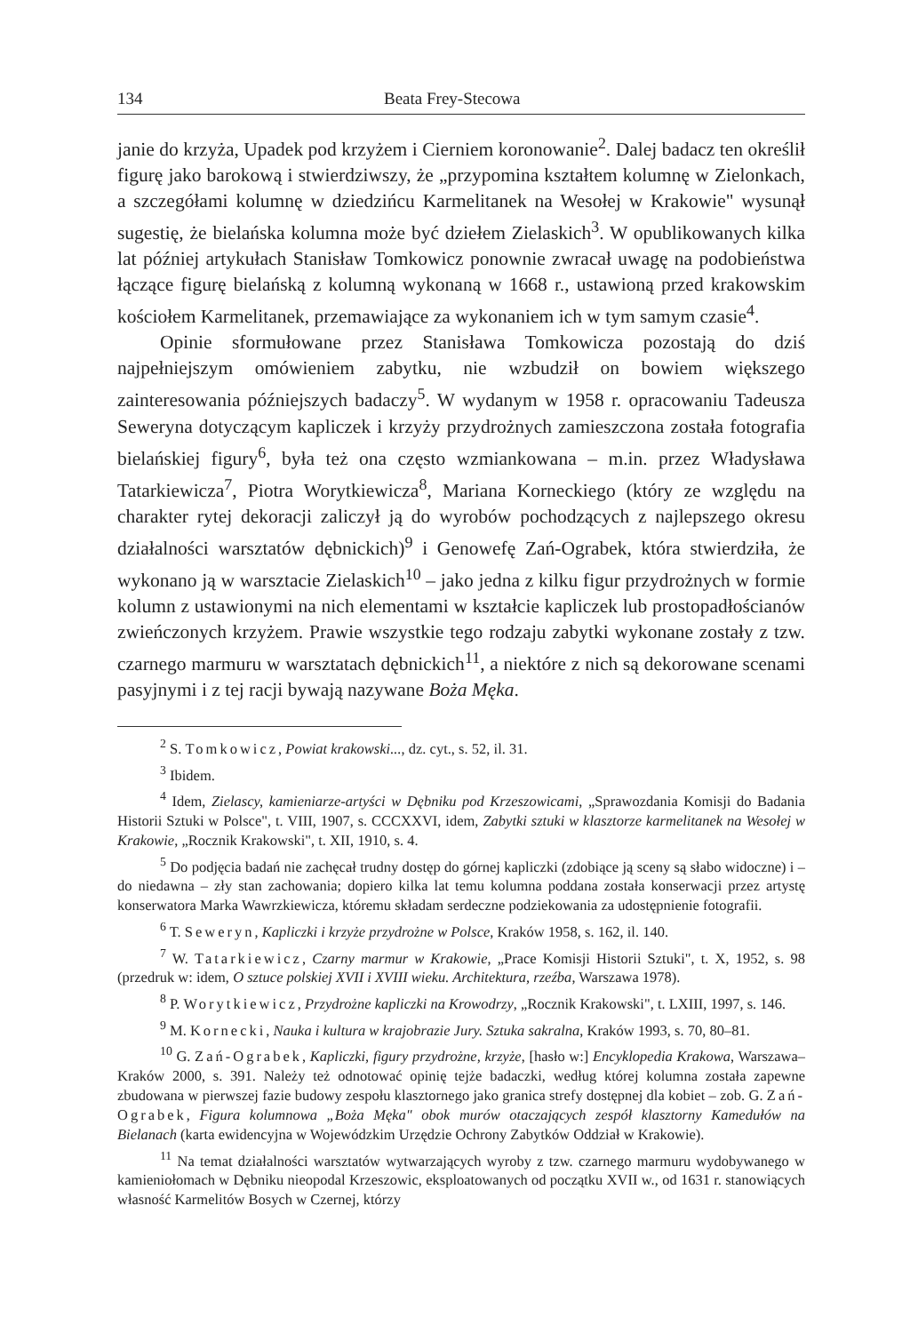134 Beata Frey-Stecowa
janie do krzyża, Upadek pod krzyżem i Cierniem koronowanie<sup>2</sup>. Dalej badacz ten określił figurę jako barokową i stwierdziwszy, że „przypomina kształtem kolumnę w Zielonkach, a szczegółami kolumnę w dziedzińcu Karmelitanek na Wesołej w Krakowie" wysunął sugestię, że bielańska kolumna może być dziełem Zielaskich<sup>3</sup>. W opublikowanych kilka lat później artykułach Stanisław Tomkowicz ponownie zwracał uwagę na podobieństwa łączące figurę bielańską z kolumną wykonaną w 1668 r., ustawioną przed krakowskim kościołem Karmelitanek, przemawiające za wykonaniem ich w tym samym czasie<sup>4</sup>.
Opinie sformułowane przez Stanisława Tomkowicza pozostają do dziś najpełniejszym omówieniem zabytku, nie wzbudził on bowiem większego zainteresowania późniejszych badaczy<sup>5</sup>. W wydanym w 1958 r. opracowaniu Tadeusza Seweryna dotyczącym kapliczek i krzyży przydrożnych zamieszczona została fotografia bielańskiej figury<sup>6</sup>, była też ona często wzmiankowana – m.in. przez Władysława Tatarkiewicza<sup>7</sup>, Piotra Worytkiewicza<sup>8</sup>, Mariana Korneckiego (który ze względu na charakter rytej dekoracji zaliczył ją do wyrobów pochodzących z najlepszego okresu działalności warsztatów dębnickich)<sup>9</sup> i Genowefę Zań-Ograbek, która stwierdziła, że wykonano ją w warsztacie Zielaskich<sup>10</sup> – jako jedna z kilku figur przydrożnych w formie kolumn z ustawionymi na nich elementami w kształcie kapliczek lub prostopadłościanów zwieńczonych krzyżem. Prawie wszystkie tego rodzaju zabytki wykonane zostały z tzw. czarnego marmuru w warsztatach dębnickich<sup>11</sup>, a niektóre z nich są dekorowane scenami pasyjnymi i z tej racji bywają nazywane Boża Męka.
<sup>2</sup> S. Tomkowicz, Powiat krakowski..., dz. cyt., s. 52, il. 31.
<sup>3</sup> Ibidem.
<sup>4</sup> Idem, Zielascy, kamieniarze-artyści w Dębniku pod Krzeszowicami, „Sprawozdania Komisji do Badania Historii Sztuki w Polsce", t. VIII, 1907, s. CCCXXVI, idem, Zabytki sztuki w klasztorze karmelitanek na Wesołej w Krakowie, „Rocznik Krakowski", t. XII, 1910, s. 4.
<sup>5</sup> Do podjęcia badań nie zachęcał trudny dostęp do górnej kapliczki (zdobiące ją sceny są słabo widoczne) i – do niedawna – zły stan zachowania; dopiero kilka lat temu kolumna poddana została konserwacji przez artystę konserwatora Marka Wawrzkiewicza, któremu składam serdeczne podziekowania za udostępnienie fotografii.
<sup>6</sup> T. Seweryn, Kapliczki i krzyże przydrożne w Polsce, Kraków 1958, s. 162, il. 140.
<sup>7</sup> W. Tatarkiewicz, Czarny marmur w Krakowie, „Prace Komisji Historii Sztuki", t. X, 1952, s. 98 (przedruk w: idem, O sztuce polskiej XVII i XVIII wieku. Architektura, rzeźba, Warszawa 1978).
<sup>8</sup> P. Worytkiewicz, Przydrożne kapliczki na Krowodrzy, „Rocznik Krakowski", t. LXIII, 1997, s. 146.
<sup>9</sup> M. Kornecki, Nauka i kultura w krajobrazie Jury. Sztuka sakralna, Kraków 1993, s. 70, 80–81.
<sup>10</sup> G. Zań-Ograbek, Kapliczki, figury przydrożne, krzyże, [hasło w:] Encyklopedia Krakowa, Warszawa–Kraków 2000, s. 391. Należy też odnotować opinię tejże badaczki, według której kolumna została zapewne zbudowana w pierwszej fazie budowy zespołu klasztornego jako granica strefy dostępnej dla kobiet – zob. G. Zań-Ograbek, Figura kolumnowa „Boża Męka" obok murów otaczających zespół klasztorny Kamedułów na Bielanach (karta ewidencyjna w Wojewódzkim Urzędzie Ochrony Zabytków Oddział w Krakowie).
<sup>11</sup> Na temat działalności warsztatów wytwarzających wyroby z tzw. czarnego marmuru wydobywanego w kamieniołomach w Dębniku nieopodal Krzeszowic, eksploatowanych od początku XVII w., od 1631 r. stanowiących własność Karmelitów Bosych w Czernej, którzy